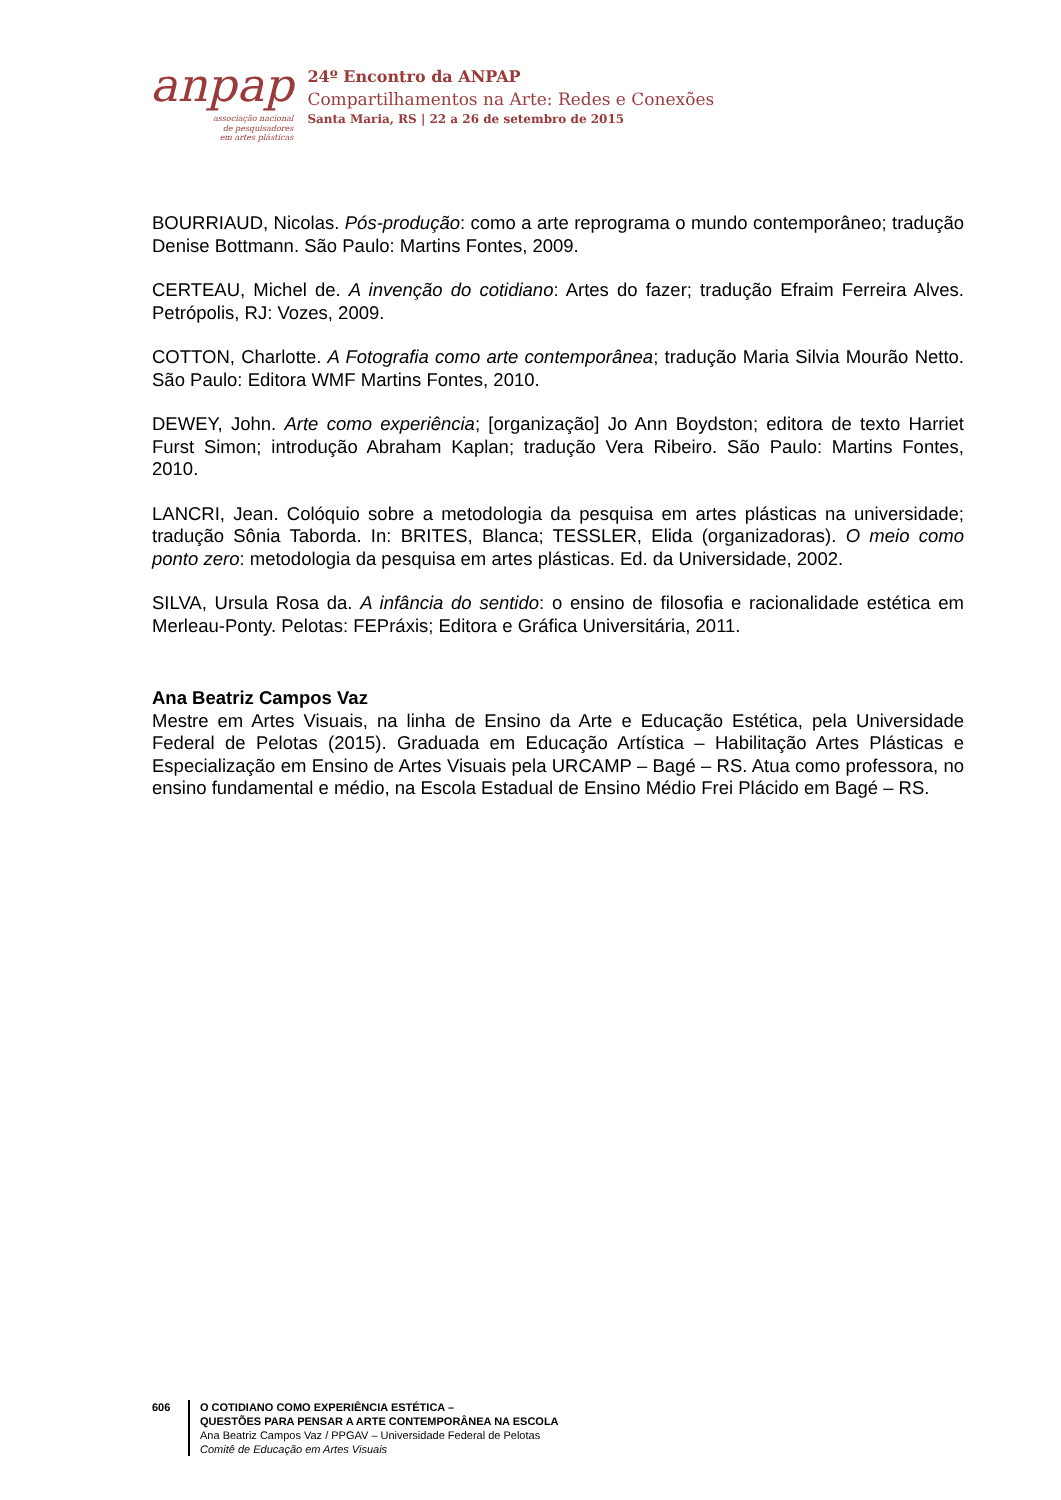anpap
associação nacional
de pesquisadores
em artes plásticas
24º Encontro da ANPAP
Compartilhamentos na Arte: Redes e Conexões
Santa Maria, RS | 22 a 26 de setembro de 2015
BOURRIAUD, Nicolas. Pós-produção: como a arte reprograma o mundo contemporâneo; tradução Denise Bottmann. São Paulo: Martins Fontes, 2009.
CERTEAU, Michel de. A invenção do cotidiano: Artes do fazer; tradução Efraim Ferreira Alves. Petrópolis, RJ: Vozes, 2009.
COTTON, Charlotte. A Fotografia como arte contemporânea; tradução Maria Silvia Mourão Netto. São Paulo: Editora WMF Martins Fontes, 2010.
DEWEY, John. Arte como experiência; [organização] Jo Ann Boydston; editora de texto Harriet Furst Simon; introdução Abraham Kaplan; tradução Vera Ribeiro. São Paulo: Martins Fontes, 2010.
LANCRI, Jean. Colóquio sobre a metodologia da pesquisa em artes plásticas na universidade; tradução Sônia Taborda. In: BRITES, Blanca; TESSLER, Elida (organizadoras). O meio como ponto zero: metodologia da pesquisa em artes plásticas. Ed. da Universidade, 2002.
SILVA, Ursula Rosa da. A infância do sentido: o ensino de filosofia e racionalidade estética em Merleau-Ponty. Pelotas: FEPráxis; Editora e Gráfica Universitária, 2011.
Ana Beatriz Campos Vaz
Mestre em Artes Visuais, na linha de Ensino da Arte e Educação Estética, pela Universidade Federal de Pelotas (2015). Graduada em Educação Artística – Habilitação Artes Plásticas e Especialização em Ensino de Artes Visuais pela URCAMP – Bagé – RS. Atua como professora, no ensino fundamental e médio, na Escola Estadual de Ensino Médio Frei Plácido em Bagé – RS.
606 O COTIDIANO COMO EXPERIÊNCIA ESTÉTICA –
QUESTÕES PARA PENSAR A ARTE CONTEMPORÂNEA NA ESCOLA
Ana Beatriz Campos Vaz / PPGAV – Universidade Federal de Pelotas
Comitê de Educação em Artes Visuais